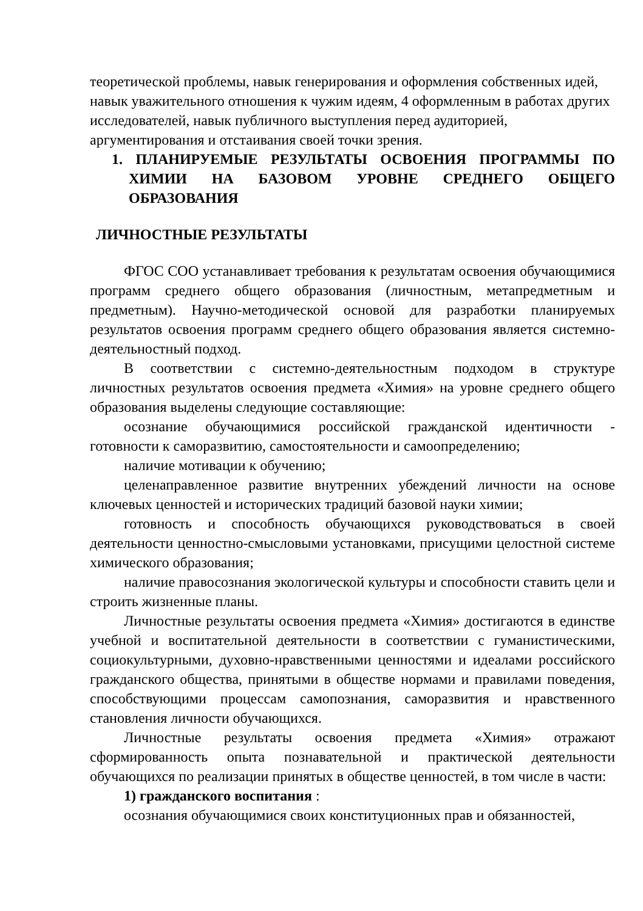теоретической проблемы, навык генерирования и оформления собственных идей, навык уважительного отношения к чужим идеям, 4 оформленным в работах других исследователей, навык публичного выступления перед аудиторией, аргументирования и отстаивания своей точки зрения.
1. ПЛАНИРУЕМЫЕ РЕЗУЛЬТАТЫ ОСВОЕНИЯ ПРОГРАММЫ ПО ХИМИИ НА БАЗОВОМ УРОВНЕ СРЕДНЕГО ОБЩЕГО ОБРАЗОВАНИЯ
ЛИЧНОСТНЫЕ РЕЗУЛЬТАТЫ
ФГОС СОО устанавливает требования к результатам освоения обучающимися программ среднего общего образования (личностным, метапредметным и предметным). Научно-методической основой для разработки планируемых результатов освоения программ среднего общего образования является системно-деятельностный подход.
В соответствии с системно-деятельностным подходом в структуре личностных результатов освоения предмета «Химия» на уровне среднего общего образования выделены следующие составляющие:
осознание обучающимися российской гражданской идентичности - готовности к саморазвитию, самостоятельности и самоопределению;
наличие мотивации к обучению;
целенаправленное развитие внутренних убеждений личности на основе ключевых ценностей и исторических традиций базовой науки химии;
готовность и способность обучающихся руководствоваться в своей деятельности ценностно-смысловыми установками, присущими целостной системе химического образования;
наличие правосознания экологической культуры и способности ставить цели и строить жизненные планы.
Личностные результаты освоения предмета «Химия» достигаются в единстве учебной и воспитательной деятельности в соответствии с гуманистическими, социокультурными, духовно-нравственными ценностями и идеалами российского гражданского общества, принятыми в обществе нормами и правилами поведения, способствующими процессам самопознания, саморазвития и нравственного становления личности обучающихся.
Личностные результаты освоения предмета «Химия» отражают сформированность опыта познавательной и практической деятельности обучающихся по реализации принятых в обществе ценностей, в том числе в части:
1) гражданского воспитания :
осознания обучающимися своих конституционных прав и обязанностей,